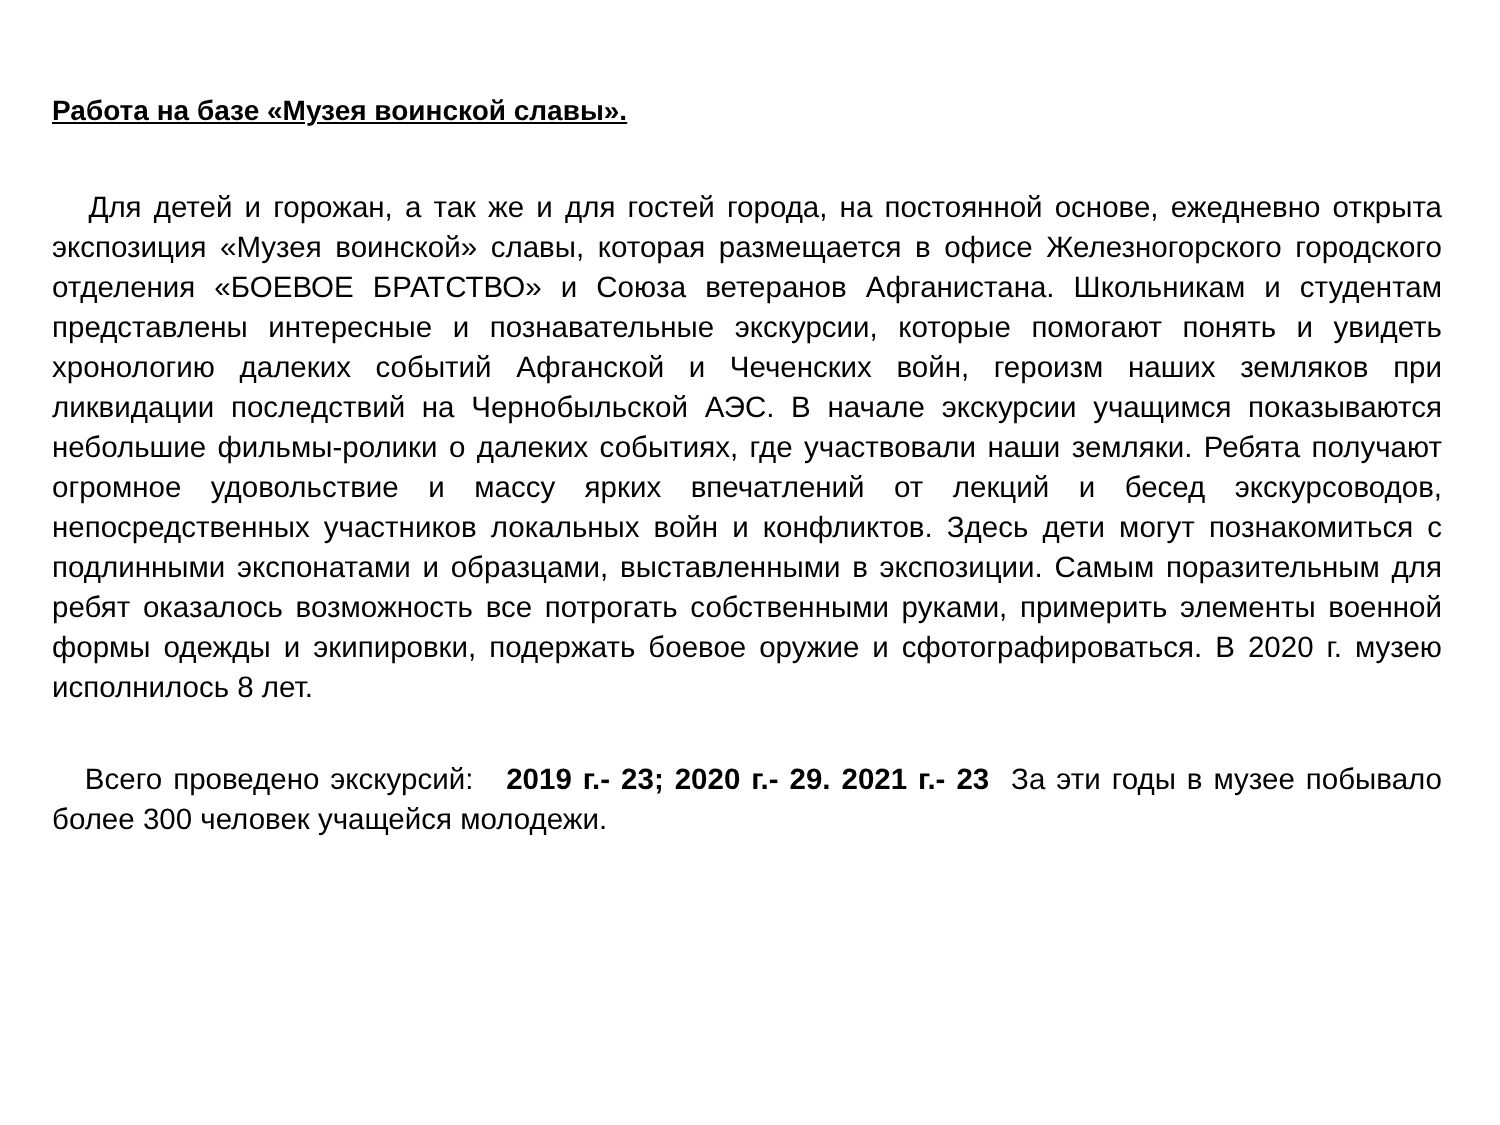Работа на базе «Музея воинской славы».
Для детей и горожан, а так же и для гостей города, на постоянной основе, ежедневно открыта экспозиция «Музея воинской» славы, которая размещается в офисе Железногорского городского отделения «БОЕВОЕ БРАТСТВО» и Союза ветеранов Афганистана. Школьникам и студентам представлены интересные и познавательные экскурсии, которые помогают понять и увидеть хронологию далеких событий Афганской и Чеченских войн, героизм наших земляков при ликвидации последствий на Чернобыльской АЭС. В начале экскурсии учащимся показываются небольшие фильмы-ролики о далеких событиях, где участвовали наши земляки. Ребята получают огромное удовольствие и массу ярких впечатлений от лекций и бесед экскурсоводов, непосредственных участников локальных войн и конфликтов. Здесь дети могут познакомиться с подлинными экспонатами и образцами, выставленными в экспозиции. Самым поразительным для ребят оказалось возможность все потрогать собственными руками, примерить элементы военной формы одежды и экипировки, подержать боевое оружие и сфотографироваться. В 2020 г. музею исполнилось 8 лет.
Всего проведено экскурсий: 2019 г.- 23; 2020 г.- 29. 2021 г.- 23 За эти годы в музее побывало более 300 человек учащейся молодежи.